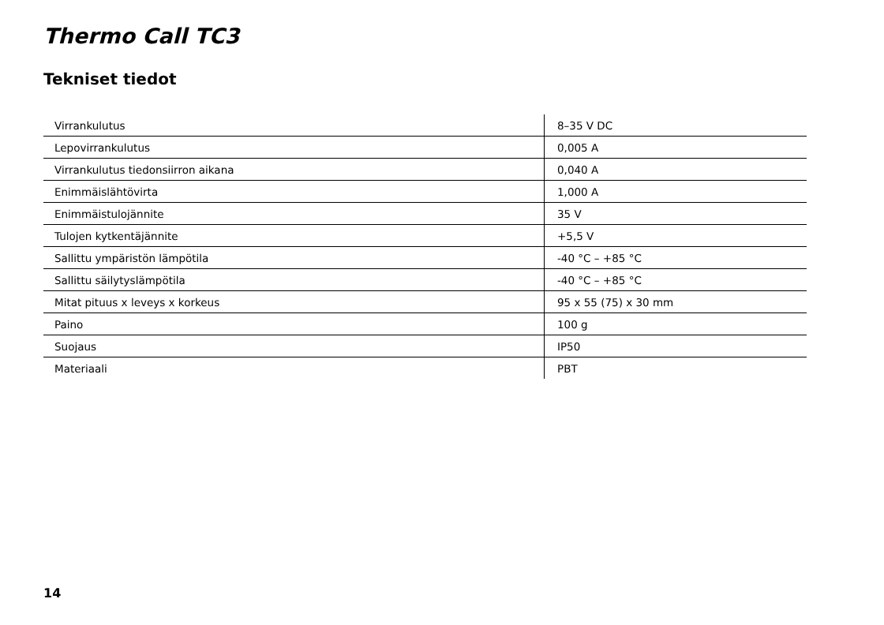Thermo Call TC3
Tekniset tiedot
| Virrankulutus | 8–35 V DC |
| Lepovirrankulutus | 0,005 A |
| Virrankulutus tiedonsiirron aikana | 0,040 A |
| Enimmäislähtövirta | 1,000 A |
| Enimmäistulojännite | 35 V |
| Tulojen kytkentäjännite | +5,5 V |
| Sallittu ympäristön lämpötila | -40 °C – +85 °C |
| Sallittu säilytyslämpötila | -40 °C – +85 °C |
| Mitat pituus x leveys x korkeus | 95 x 55 (75) x 30 mm |
| Paino | 100 g |
| Suojaus | IP50 |
| Materiaali | PBT |
14